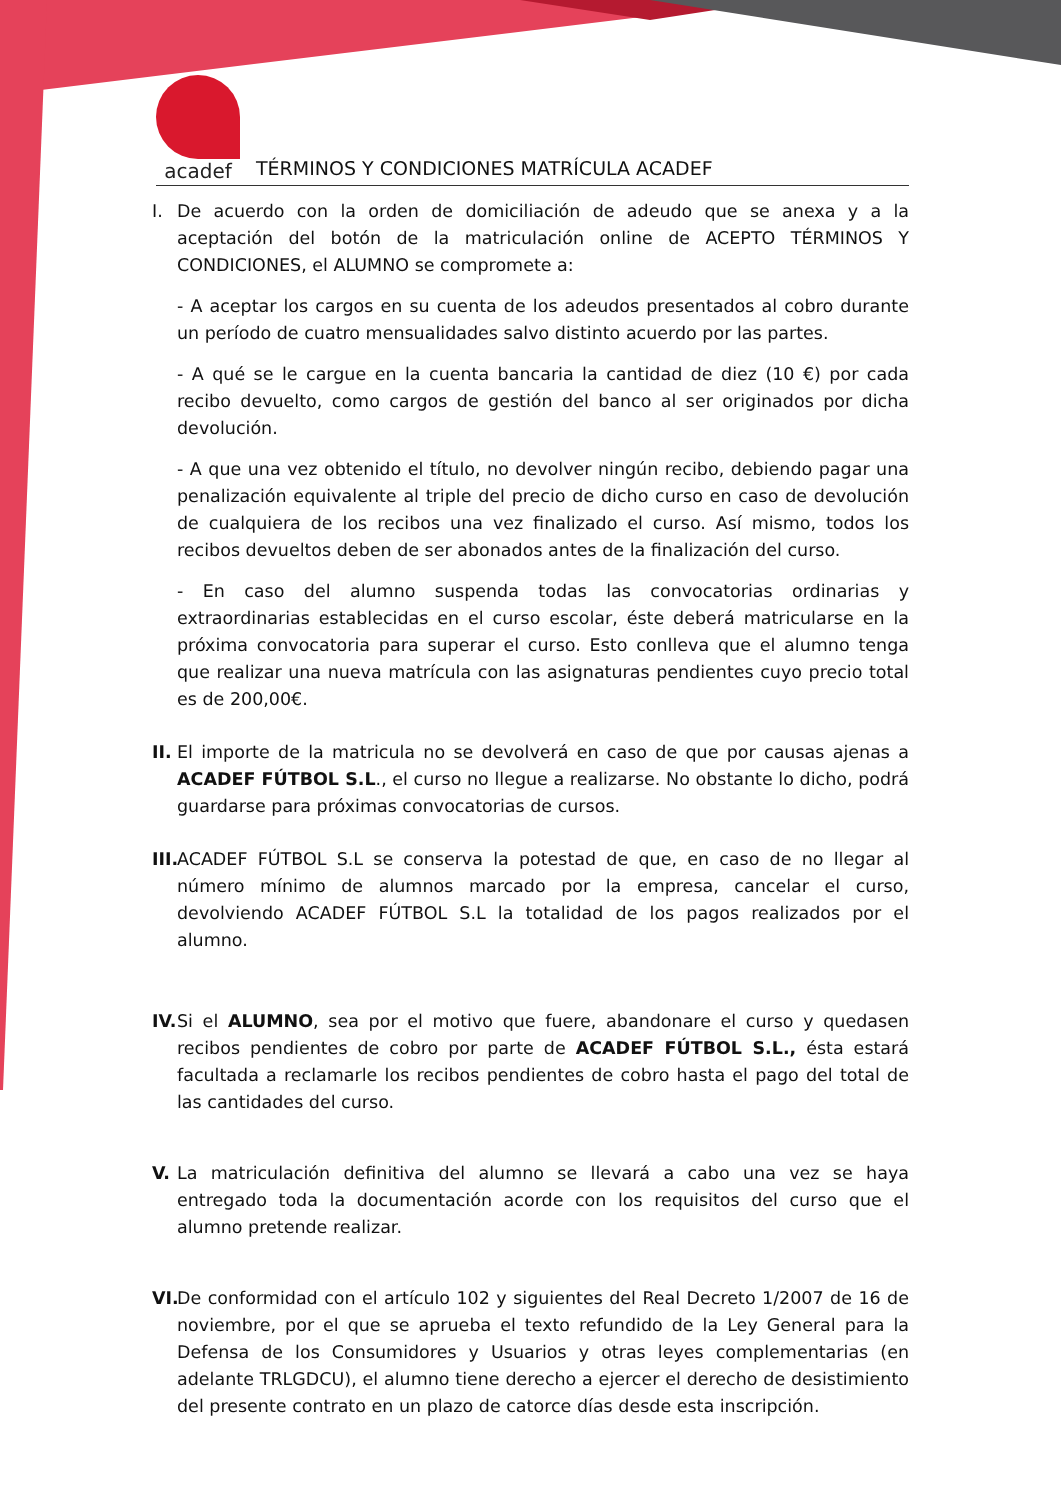acadef
TÉRMINOS Y CONDICIONES MATRÍCULA ACADEF
I. De acuerdo con la orden de domiciliación de adeudo que se anexa y a la aceptación del botón de la matriculación online de ACEPTO TÉRMINOS Y CONDICIONES, el ALUMNO se compromete a:
- A aceptar los cargos en su cuenta de los adeudos presentados al cobro durante un período de cuatro mensualidades salvo distinto acuerdo por las partes.
- A qué se le cargue en la cuenta bancaria la cantidad de diez (10 €) por cada recibo devuelto, como cargos de gestión del banco al ser originados por dicha devolución.
- A que una vez obtenido el título, no devolver ningún recibo, debiendo pagar una penalización equivalente al triple del precio de dicho curso en caso de devolución de cualquiera de los recibos una vez finalizado el curso. Así mismo, todos los recibos devueltos deben de ser abonados antes de la finalización del curso.
- En caso del alumno suspenda todas las convocatorias ordinarias y extraordinarias establecidas en el curso escolar, éste deberá matricularse en la próxima convocatoria para superar el curso. Esto conlleva que el alumno tenga que realizar una nueva matrícula con las asignaturas pendientes cuyo precio total es de 200,00€.
II.
El importe de la matricula no se devolverá en caso de que por causas ajenas a ACADEF FÚTBOL S.L., el curso no llegue a realizarse. No obstante lo dicho, podrá guardarse para próximas convocatorias de cursos.
III.
ACADEF FÚTBOL S.L se conserva la potestad de que, en caso de no llegar al número mínimo de alumnos marcado por la empresa, cancelar el curso, devolviendo ACADEF FÚTBOL S.L la totalidad de los pagos realizados por el alumno.
IV.
Si el ALUMNO, sea por el motivo que fuere, abandonare el curso y quedasen recibos pendientes de cobro por parte de ACADEF FÚTBOL S.L., ésta estará facultada a reclamarle los recibos pendientes de cobro hasta el pago del total de las cantidades del curso.
V. La matriculación definitiva del alumno se llevará a cabo una vez se haya entregado toda la documentación acorde con los requisitos del curso que el alumno pretende realizar.
VI.
De conformidad con el artículo 102 y siguientes del Real Decreto 1/2007 de 16 de noviembre, por el que se aprueba el texto refundido de la Ley General para la Defensa de los Consumidores y Usuarios y otras leyes complementarias (en adelante TRLGDCU), el alumno tiene derecho a ejercer el derecho de desistimiento del presente contrato en un plazo de catorce días desde esta inscripción.